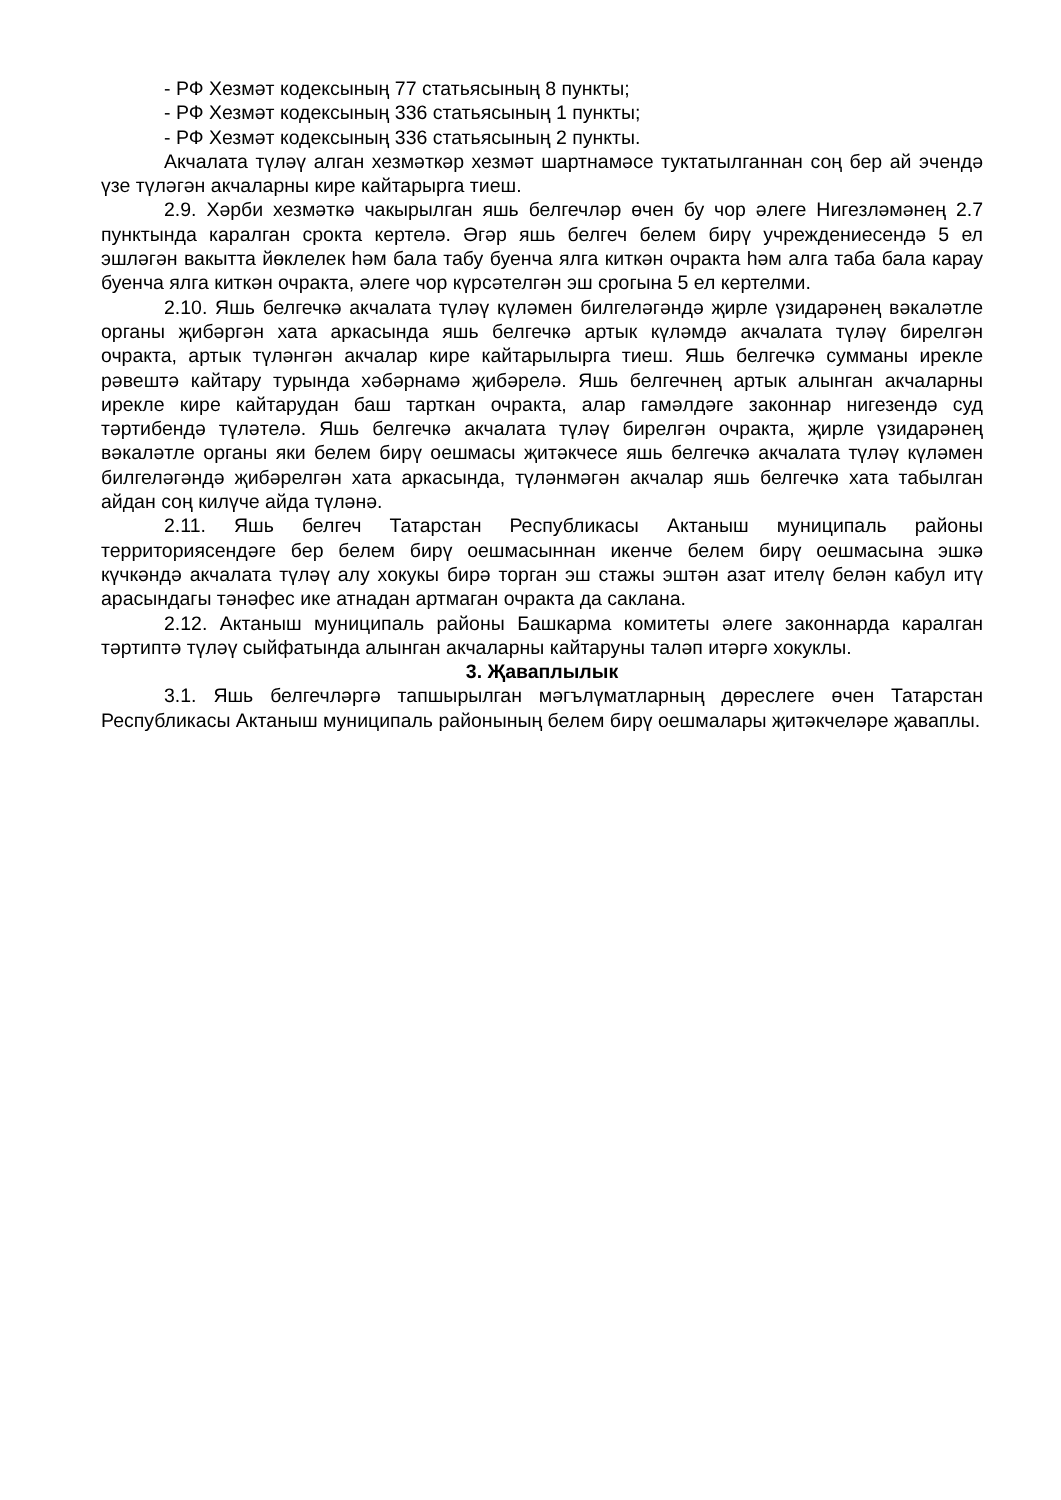- РФ Хезмәт кодексының 77 статьясының 8 пункты;
- РФ Хезмәт кодексының 336 статьясының 1 пункты;
- РФ Хезмәт кодексының 336 статьясының 2 пункты.
Акчалата түләү алган хезмәткәр хезмәт шартнамәсе туктатылганнан соң бер ай эчендә үзе түләгән акчаларны кире кайтарырга тиеш.
2.9. Хәрби хезмәткә чакырылган яшь белгечләр өчен бу чор әлеге Нигезләмәнең 2.7 пунктында каралган срокта кертелә. Әгәр яшь белгеч белем бирү учреждениесендә 5 ел эшләгән вакытта йөклелек һәм бала табу буенча ялга киткән очракта һәм алга таба бала карау буенча ялга киткән очракта, әлеге чор күрсәтелгән эш срогына 5 ел кертелми.
2.10. Яшь белгечкә акчалата түләү күләмен билгеләгәндә җирле үзидарәнең вәкаләтле органы җибәргән хата аркасында яшь белгечкә артык күләмдә акчалата түләү бирелгән очракта, артык түләнгән акчалар кире кайтарылырга тиеш. Яшь белгечкә сумманы ирекле рәвештә кайтару турында хәбәрнамә җибәрелә. Яшь белгечнең артык алынган акчаларны ирекле кире кайтарудан баш тарткан очракта, алар гамәлдәге законнар нигезендә суд тәртибендә түләтелә. Яшь белгечкә акчалата түләү бирелгән очракта, җирле үзидарәнең вәкаләтле органы яки белем бирү оешмасы җитәкчесе яшь белгечкә акчалата түләү күләмен билгеләгәндә җибәрелгән хата аркасында, түләнмәгән акчалар яшь белгечкә хата табылган айдан соң килүче айда түләнә.
2.11. Яшь белгеч Татарстан Республикасы Актаныш муниципаль районы территориясендәге бер белем бирү оешмасыннан икенче белем бирү оешмасына эшкә күчкәндә акчалата түләү алу хокукы бирә торган эш стажы эштән азат ителү белән кабул итү арасындагы тәнәфес ике атнадан артмаган очракта да саклана.
2.12. Актаныш муниципаль районы Башкарма комитеты әлеге законнарда каралган тәртиптә түләү сыйфатында алынган акчаларны кайтаруны таләп итәргә хокуклы.
3. Җаваплылык
3.1. Яшь белгечләргә тапшырылган мәгълүматларның дөреслеге өчен Татарстан Республикасы Актаныш муниципаль районының белем бирү оешмалары җитәкчеләре җаваплы.